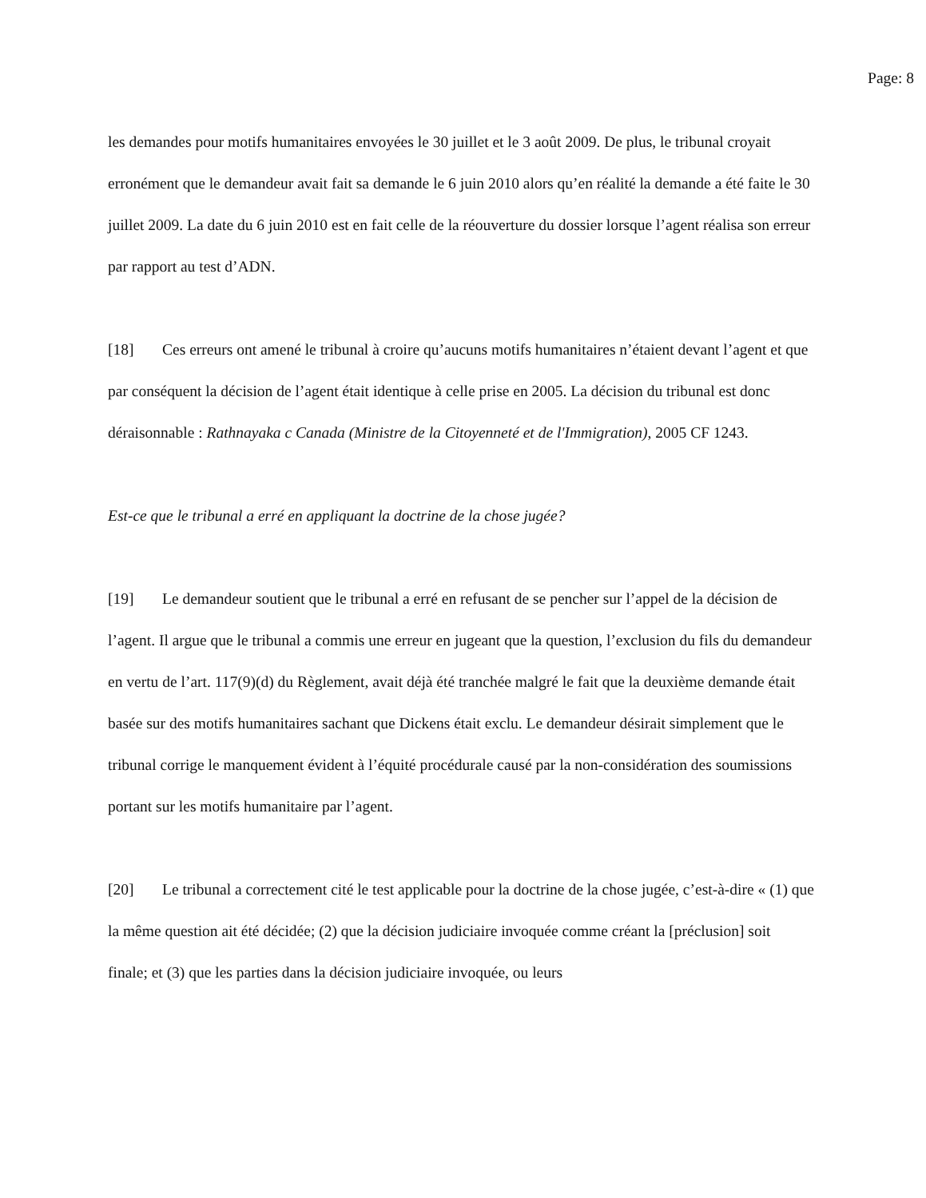Page: 8
les demandes pour motifs humanitaires envoyées le 30 juillet et le 3 août 2009. De plus, le tribunal croyait erronément que le demandeur avait fait sa demande le 6 juin 2010 alors qu’en réalité la demande a été faite le 30 juillet 2009. La date du 6 juin 2010 est en fait celle de la réouverture du dossier lorsque l’agent réalisa son erreur par rapport au test d’ADN.
[18] Ces erreurs ont amené le tribunal à croire qu’aucuns motifs humanitaires n’étaient devant l’agent et que par conséquent la décision de l’agent était identique à celle prise en 2005. La décision du tribunal est donc déraisonnable : Rathnayaka c Canada (Ministre de la Citoyenneté et de l'Immigration), 2005 CF 1243.
Est-ce que le tribunal a erré en appliquant la doctrine de la chose jugée?
[19] Le demandeur soutient que le tribunal a erré en refusant de se pencher sur l’appel de la décision de l’agent. Il argue que le tribunal a commis une erreur en jugeant que la question, l’exclusion du fils du demandeur en vertu de l’art. 117(9)(d) du Règlement, avait déjà été tranchée malgré le fait que la deuxième demande était basée sur des motifs humanitaires sachant que Dickens était exclu. Le demandeur désirait simplement que le tribunal corrige le manquement évident à l’équité procédurale causé par la non-considération des soumissions portant sur les motifs humanitaire par l’agent.
[20] Le tribunal a correctement cité le test applicable pour la doctrine de la chose jugée, c’est-à-dire « (1) que la même question ait été décidée; (2) que la décision judiciaire invoquée comme créant la [préclusion] soit finale; et (3) que les parties dans la décision judiciaire invoquée, ou leurs